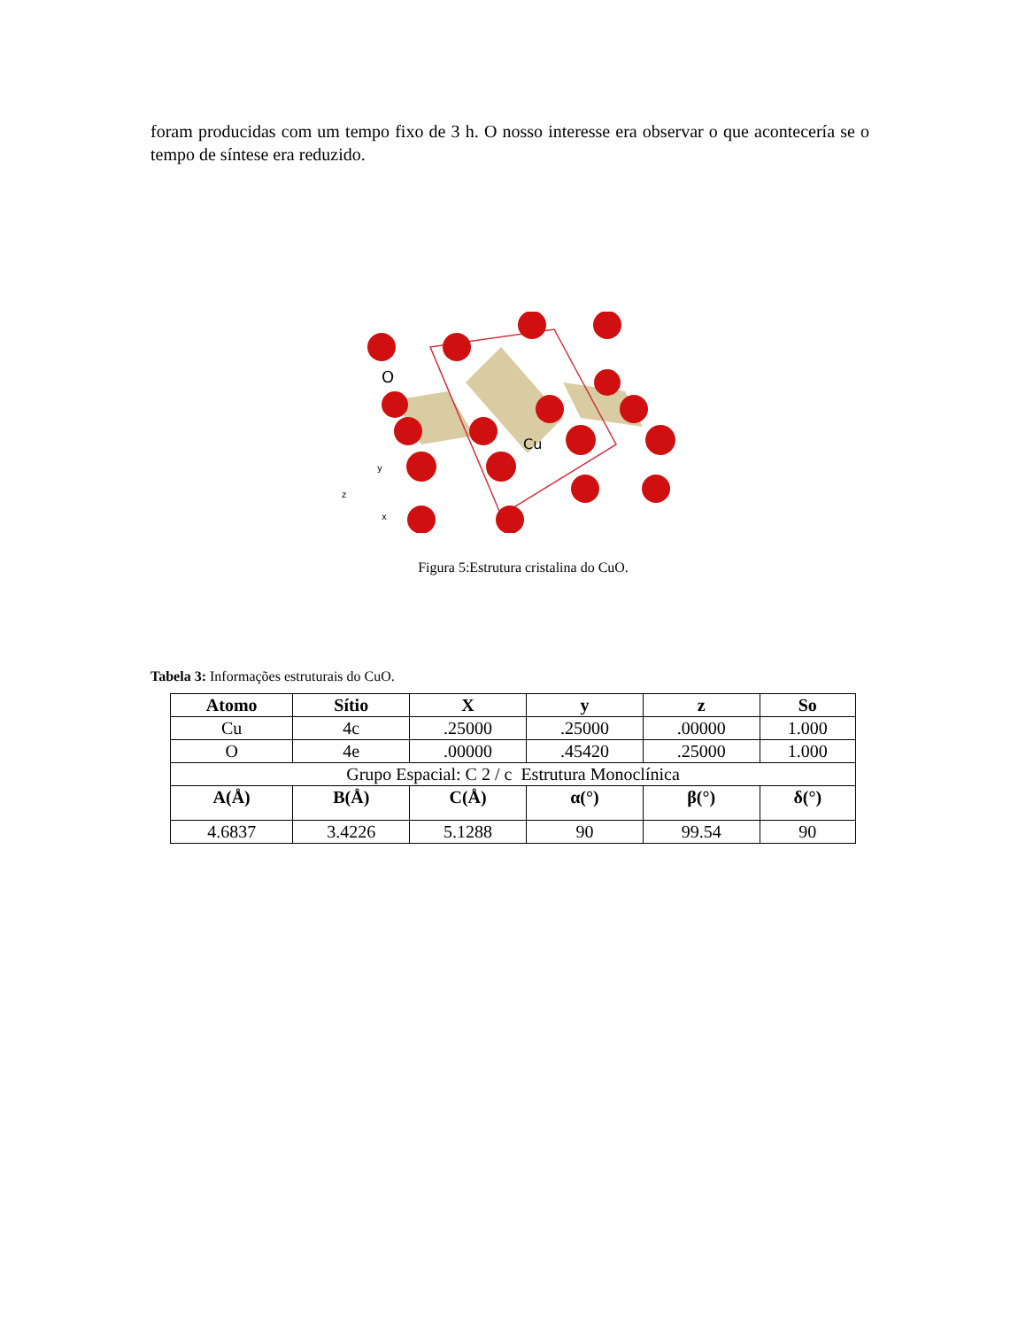foram producidas com um tempo fixo de 3 h. O nosso interesse era observar o que acontecería se o tempo de síntese era reduzido.
O
Cu
z
y
x
Figura 5:Estrutura cristalina do CuO.
Tabela 3: Informações estruturais do CuO.
| Atomo | Sítio | X | y | z | So |
| --- | --- | --- | --- | --- | --- |
| Cu | 4c | .25000 | .25000 | .00000 | 1.000 |
| O | 4e | .00000 | .45420 | .25000 | 1.000 |
| Grupo Espacial: C 2 / c Estrutura Monoclínica | | | | | |
| A(Å) | B(Å) | C(Å) | α(°) | β(°) | δ(°) |
| 4.6837 | 3.4226 | 5.1288 | 90 | 99.54 | 90 |